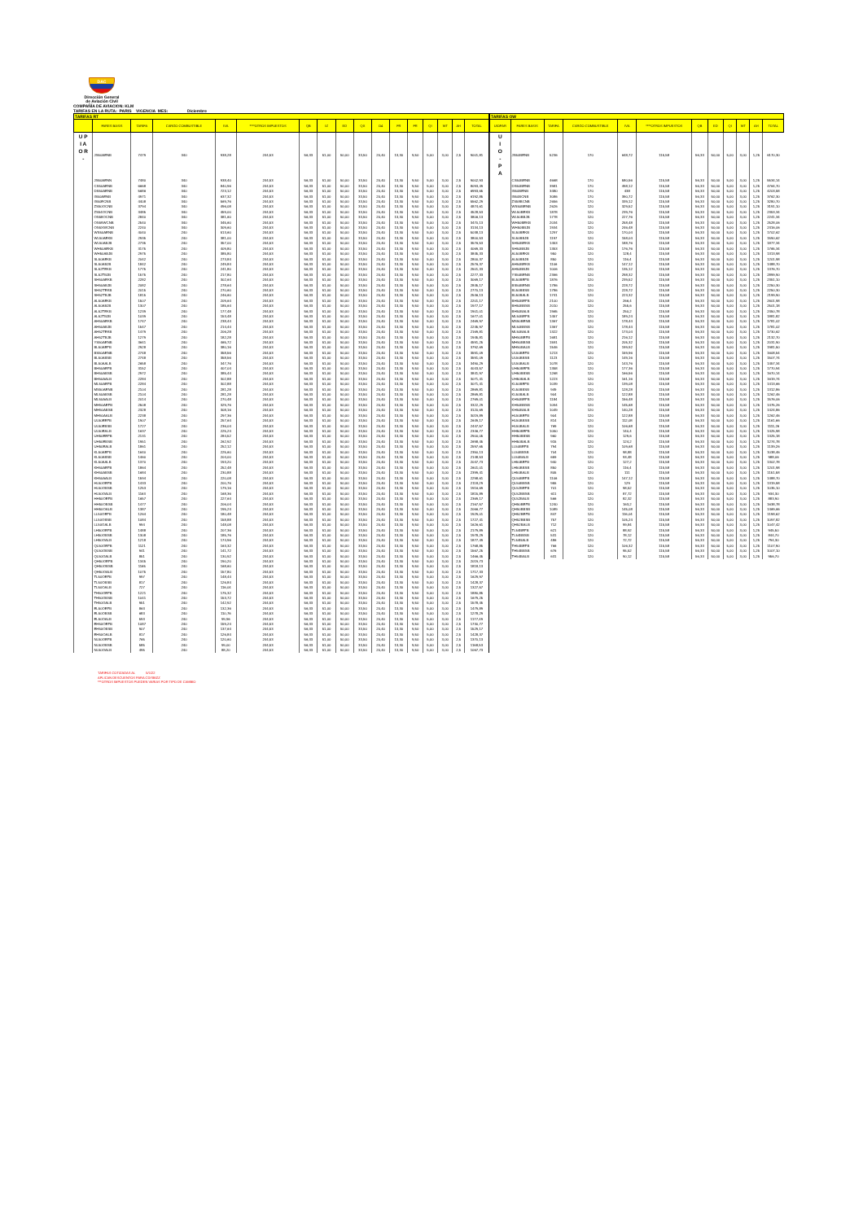DAC
Dirección General
de Aviación Civil
COMPAÑÍA DE AVIACION: KLM
TARIFAS EN LA RUTA: PARIS VIGENCIA MES: Diciembre
| TARIFAS RT | | | | | | | | | | | | | | | | |
| --- | --- | --- | --- | --- | --- | --- | --- | --- | --- | --- | --- | --- | --- | --- | --- | --- |
| | FARES BASIS | TARIFA | CARGO COMBUSTIBLE | IVA | ****OTROS IMPUESTOS | QB | IZ | ED | QX | O4 | FR | FR | QI | WT | AH | TOTAL |
| U P I A O R - | JS50AENB | 7479 | 340 | 938,28 | 244,53 | 56,33 | 51,00 | 50,00 | 33,50 | 20,40 | 13,30 | 9,50 | 5,00 | 3,00 | 2,5 | 9001,81 |
| | JS50AENN | 7480 | 340 | 938,40 | 244,53 | 56,33 | 51,00 | 50,00 | 33,50 | 20,40 | 13,30 | 9,50 | 5,00 | 3,00 | 2,5 | 9002,93 |
| | CS50AENB | 6668 | 340 | 840,96 | 244,53 | 56,33 | 51,00 | 50,00 | 33,50 | 20,40 | 13,30 | 9,50 | 5,00 | 3,00 | 2,5 | 8093,49 |
| | DS50AENB | 5686 | 340 | 723,12 | 244,53 | 56,33 | 51,00 | 50,00 | 33,50 | 20,40 | 13,30 | 9,50 | 5,00 | 3,00 | 2,5 | 6993,65 |
| | IS50AENB | 4971 | 340 | 637,32 | 244,53 | 56,33 | 51,00 | 50,00 | 33,50 | 20,40 | 13,30 | 9,50 | 5,00 | 3,00 | 2,5 | 6192,85 |
| | IS50ECNB | 4408 | 340 | 569,76 | 244,53 | 56,33 | 51,00 | 50,00 | 33,50 | 20,40 | 13,30 | 9,50 | 5,00 | 3,00 | 2,5 | 5562,29 |
| | ZS50OCNB | 3794 | 340 | 496,08 | 244,53 | 56,33 | 51,00 | 50,00 | 33,50 | 20,40 | 13,30 | 9,50 | 5,00 | 3,00 | 2,5 | 4874,61 |
| | ZS54OCNB | 3485 | 340 | 459,00 | 244,53 | 56,33 | 51,00 | 50,00 | 33,50 | 20,40 | 13,30 | 9,50 | 5,00 | 3,00 | 2,5 | 4528,53 |
| | OS58OCNB | 2840 | 340 | 381,60 | 244,53 | 56,33 | 51,00 | 50,00 | 33,50 | 20,40 | 13,30 | 9,50 | 5,00 | 3,00 | 2,5 | 3806,13 |
| | OS59WCNB | 2540 | 340 | 345,60 | 244,53 | 56,33 | 51,00 | 50,00 | 33,50 | 20,40 | 13,30 | 9,50 | 5,00 | 3,00 | 2,5 | 3470,13 |
| | OS5XWCNB | 2240 | 340 | 309,60 | 244,53 | 56,33 | 51,00 | 50,00 | 33,50 | 20,40 | 13,30 | 9,50 | 5,00 | 3,00 | 2,5 | 3134,13 |
| | WS50AENB | 4040 | 240 | 513,60 | 244,53 | 56,33 | 51,00 | 50,00 | 33,50 | 20,40 | 13,30 | 9,50 | 5,00 | 3,00 | 2,5 | 5038,13 |
| | WL50AEKB | 2935 | 240 | 381,00 | 244,53 | 56,33 | 51,00 | 50,00 | 33,50 | 20,40 | 13,30 | 9,50 | 5,00 | 3,00 | 2,5 | 3800,53 |
| | WL50ABJB | 2735 | 240 | 357,00 | 244,53 | 56,33 | 51,00 | 50,00 | 33,50 | 20,40 | 13,30 | 9,50 | 5,00 | 3,00 | 2,5 | 3576,53 |
| | WH50AEKB | 3175 | 240 | 409,80 | 244,53 | 56,33 | 51,00 | 50,00 | 33,50 | 20,40 | 13,30 | 9,50 | 5,00 | 3,00 | 2,5 | 4069,33 |
| | WH50ABJB | 2975 | 240 | 385,80 | 244,53 | 56,33 | 51,00 | 50,00 | 33,50 | 20,40 | 13,30 | 9,50 | 5,00 | 3,00 | 2,5 | 3845,33 |
| | SL50AEKB | 2042 | 240 | 273,84 | 244,53 | 56,33 | 51,00 | 50,00 | 33,50 | 20,40 | 13,30 | 9,50 | 5,00 | 3,00 | 2,5 | 2800,37 |
| | SL50ABJB | 1842 | 240 | 249,84 | 244,53 | 56,33 | 51,00 | 50,00 | 33,50 | 20,40 | 13,30 | 9,50 | 5,00 | 3,00 | 2,5 | 2576,37 |
| | SL52TEKB | 1775 | 240 | 241,80 | 244,53 | 56,33 | 51,00 | 50,00 | 33,50 | 20,40 | 13,30 | 9,50 | 5,00 | 3,00 | 2,5 | 2501,33 |
| | SL52TBJB | 1575 | 240 | 217,80 | 244,53 | 56,33 | 51,00 | 50,00 | 33,50 | 20,40 | 13,30 | 9,50 | 5,00 | 3,00 | 2,5 | 2277,33 |
| | SH50AEKB | 2282 | 240 | 302,64 | 244,53 | 56,33 | 51,00 | 50,00 | 33,50 | 20,40 | 13,30 | 9,50 | 5,00 | 3,00 | 2,5 | 3069,17 |
| | SH50ABJB | 2082 | 240 | 278,64 | 244,53 | 56,33 | 51,00 | 50,00 | 33,50 | 20,40 | 13,30 | 9,50 | 5,00 | 3,00 | 2,5 | 2845,17 |
| | SH52TEKB | 2015 | 240 | 270,60 | 244,53 | 56,33 | 51,00 | 50,00 | 33,50 | 20,40 | 13,30 | 9,50 | 5,00 | 3,00 | 2,5 | 2770,13 |
| | SH52TBJB | 1815 | 240 | 246,60 | 244,53 | 56,33 | 51,00 | 50,00 | 33,50 | 20,40 | 13,30 | 9,50 | 5,00 | 3,00 | 2,5 | 2546,13 |
| | AL50AEKB | 1507 | 240 | 209,64 | 244,53 | 56,33 | 51,00 | 50,00 | 33,50 | 20,40 | 13,30 | 9,50 | 5,00 | 3,00 | 2,5 | 2201,17 |
| | AL50ABJB | 1307 | 240 | 185,64 | 244,53 | 56,33 | 51,00 | 50,00 | 33,50 | 20,40 | 13,30 | 9,50 | 5,00 | 3,00 | 2,5 | 1977,17 |
| | AL52TEKB | 1239 | 240 | 177,48 | 244,53 | 56,33 | 51,00 | 50,00 | 33,50 | 20,40 | 13,30 | 9,50 | 5,00 | 3,00 | 2,5 | 1901,01 |
| | AL52TBJB | 1039 | 240 | 153,48 | 244,53 | 56,33 | 51,00 | 50,00 | 33,50 | 20,40 | 13,30 | 9,50 | 5,00 | 3,00 | 2,5 | 1677,01 |
| | AH50AEKB | 1747 | 240 | 238,44 | 244,53 | 56,33 | 51,00 | 50,00 | 33,50 | 20,40 | 13,30 | 9,50 | 5,00 | 3,00 | 2,5 | 2469,97 |
| | AH50ABJB | 1547 | 240 | 214,44 | 244,53 | 56,33 | 51,00 | 50,00 | 33,50 | 20,40 | 13,30 | 9,50 | 5,00 | 3,00 | 2,5 | 2245,97 |
| | AH52TEKB | 1479 | 240 | 206,28 | 244,53 | 56,33 | 51,00 | 50,00 | 33,50 | 20,40 | 13,30 | 9,50 | 5,00 | 3,00 | 2,5 | 2169,81 |
| | AH52TBJB | 1279 | 240 | 182,28 | 244,53 | 56,33 | 51,00 | 50,00 | 33,50 | 20,40 | 13,30 | 9,50 | 5,00 | 3,00 | 2,5 | 1945,81 |
| | YS50AENB | 3641 | 240 | 465,72 | 244,53 | 56,33 | 51,00 | 50,00 | 33,50 | 20,40 | 13,30 | 9,50 | 5,00 | 3,00 | 2,5 | 4591,25 |
| | BL50AEFB | 2928 | 240 | 380,16 | 244,53 | 56,33 | 51,00 | 50,00 | 33,50 | 20,40 | 13,30 | 9,50 | 5,00 | 3,00 | 2,5 | 3792,69 |
| | BS50AENB | 2748 | 240 | 358,56 | 244,53 | 56,33 | 51,00 | 50,00 | 33,50 | 20,40 | 13,30 | 9,50 | 5,00 | 3,00 | 2,5 | 3591,09 |
| | BL50ABSB | 2748 | 240 | 358,56 | 244,53 | 56,33 | 51,00 | 50,00 | 33,50 | 20,40 | 13,30 | 9,50 | 5,00 | 3,00 | 2,5 | 3591,09 |
| | BL50AALB | 2658 | 240 | 347,76 | 244,53 | 56,33 | 51,00 | 50,00 | 33,50 | 20,40 | 13,30 | 9,50 | 5,00 | 3,00 | 2,5 | 3490,29 |
| | BH50AEFB | 3152 | 240 | 407,04 | 244,53 | 56,33 | 51,00 | 50,00 | 33,50 | 20,40 | 13,30 | 9,50 | 5,00 | 3,00 | 2,5 | 4043,57 |
| | BH50ABSB | 2972 | 240 | 385,44 | 244,53 | 56,33 | 51,00 | 50,00 | 33,50 | 20,40 | 13,30 | 9,50 | 5,00 | 3,00 | 2,5 | 3841,97 |
| | BH50AALB | 2284 | 240 | 302,88 | 244,53 | 56,33 | 51,00 | 50,00 | 33,50 | 20,40 | 13,30 | 9,50 | 5,00 | 3,00 | 2,5 | 3071,41 |
| | ML50AEFB | 2284 | 240 | 302,88 | 244,53 | 56,33 | 51,00 | 50,00 | 33,50 | 20,40 | 13,30 | 9,50 | 5,00 | 3,00 | 2,5 | 3071,41 |
| | MS50AENB | 2104 | 240 | 281,28 | 244,53 | 56,33 | 51,00 | 50,00 | 33,50 | 20,40 | 13,30 | 9,50 | 5,00 | 3,00 | 2,5 | 2869,81 |
| | ML50ABSB | 2104 | 240 | 281,28 | 244,53 | 56,33 | 51,00 | 50,00 | 33,50 | 20,40 | 13,30 | 9,50 | 5,00 | 3,00 | 2,5 | 2869,81 |
| | ML50AALB | 2014 | 240 | 270,48 | 244,53 | 56,33 | 51,00 | 50,00 | 33,50 | 20,40 | 13,30 | 9,50 | 5,00 | 3,00 | 2,5 | 2769,01 |
| | MH50AEFB | 2508 | 240 | 329,76 | 244,53 | 56,33 | 51,00 | 50,00 | 33,50 | 20,40 | 13,30 | 9,50 | 5,00 | 3,00 | 2,5 | 3322,29 |
| | MH50ABSB | 2328 | 240 | 308,16 | 244,53 | 56,33 | 51,00 | 50,00 | 33,50 | 20,40 | 13,30 | 9,50 | 5,00 | 3,00 | 2,5 | 3120,69 |
| | MH50AALB | 2238 | 240 | 297,36 | 244,53 | 56,33 | 51,00 | 50,00 | 33,50 | 20,40 | 13,30 | 9,50 | 5,00 | 3,00 | 2,5 | 3019,89 |
| | UL50EEFB | 1907 | 240 | 257,64 | 244,53 | 56,33 | 51,00 | 50,00 | 33,50 | 20,40 | 13,30 | 9,50 | 5,00 | 3,00 | 2,5 | 2649,17 |
| | UL50EBSB | 1727 | 240 | 236,04 | 244,53 | 56,33 | 51,00 | 50,00 | 33,50 | 20,40 | 13,30 | 9,50 | 5,00 | 3,00 | 2,5 | 2447,57 |
| | UL50EALB | 1637 | 240 | 225,24 | 244,53 | 56,33 | 51,00 | 50,00 | 33,50 | 20,40 | 13,30 | 9,50 | 5,00 | 3,00 | 2,5 | 2346,77 |
| | UH50EEFB | 2131 | 240 | 284,52 | 244,53 | 56,33 | 51,00 | 50,00 | 33,50 | 20,40 | 13,30 | 9,50 | 5,00 | 3,00 | 2,5 | 2900,05 |
| | UH50EBSB | 1951 | 240 | 262,92 | 244,53 | 56,33 | 51,00 | 50,00 | 33,50 | 20,40 | 13,30 | 9,50 | 5,00 | 3,00 | 2,5 | 2698,45 |
| | UH50EALB | 1861 | 240 | 252,12 | 244,53 | 56,33 | 51,00 | 50,00 | 33,50 | 20,40 | 13,30 | 9,50 | 5,00 | 3,00 | 2,5 | 2597,65 |
| | KL50AEFB | 1640 | 240 | 225,60 | 244,53 | 56,33 | 51,00 | 50,00 | 33,50 | 20,40 | 13,30 | 9,50 | 5,00 | 3,00 | 2,5 | 2350,13 |
| | KL50ABSB | 1460 | 240 | 204,00 | 244,53 | 56,33 | 51,00 | 50,00 | 33,50 | 20,40 | 13,30 | 9,50 | 5,00 | 3,00 | 2,5 | 2148,53 |
| | KL50AALB | 1370 | 240 | 193,20 | 244,53 | 56,33 | 51,00 | 50,00 | 33,50 | 20,40 | 13,30 | 9,50 | 5,00 | 3,00 | 2,5 | 2047,73 |
| | KH50AEFB | 1864 | 240 | 252,48 | 244,53 | 56,33 | 51,00 | 50,00 | 33,50 | 20,40 | 13,30 | 9,50 | 5,00 | 3,00 | 2,5 | 2601,01 |
| | KH50ABSB | 1684 | 240 | 230,88 | 244,53 | 56,33 | 51,00 | 50,00 | 33,50 | 20,40 | 13,30 | 9,50 | 5,00 | 3,00 | 2,5 | 2399,41 |
| | KH50AALB | 1594 | 240 | 220,08 | 244,53 | 56,33 | 51,00 | 50,00 | 33,50 | 20,40 | 13,30 | 9,50 | 5,00 | 3,00 | 2,5 | 2298,61 |
| | HL50OEFB | 1433 | 240 | 200,76 | 244,53 | 56,33 | 51,00 | 50,00 | 33,50 | 20,40 | 13,30 | 9,50 | 5,00 | 3,00 | 2,5 | 2118,29 |
| | HL50OBSB | 1253 | 240 | 179,16 | 244,53 | 56,33 | 51,00 | 50,00 | 33,50 | 20,40 | 13,30 | 9,50 | 5,00 | 3,00 | 2,5 | 1916,69 |
| | HL50OALB | 1163 | 240 | 168,36 | 244,53 | 56,33 | 51,00 | 50,00 | 33,50 | 20,40 | 13,30 | 9,50 | 5,00 | 3,00 | 2,5 | 1815,89 |
| | HH50OEFB | 1657 | 240 | 227,64 | 244,53 | 56,33 | 51,00 | 50,00 | 33,50 | 20,40 | 13,30 | 9,50 | 5,00 | 3,00 | 2,5 | 2369,17 |
| | HH50OBSB | 1477 | 240 | 206,04 | 244,53 | 56,33 | 51,00 | 50,00 | 33,50 | 20,40 | 13,30 | 9,50 | 5,00 | 3,00 | 2,5 | 2167,57 |
| | HH50OALB | 1387 | 240 | 195,24 | 244,53 | 56,33 | 51,00 | 50,00 | 33,50 | 20,40 | 13,30 | 9,50 | 5,00 | 3,00 | 2,5 | 2066,77 |
| | LL50OEFB | 1264 | 240 | 180,48 | 244,53 | 56,33 | 51,00 | 50,00 | 33,50 | 20,40 | 13,30 | 9,50 | 5,00 | 3,00 | 2,5 | 1929,01 |
| | LL50OBSB | 1084 | 240 | 158,88 | 244,53 | 56,33 | 51,00 | 50,00 | 33,50 | 20,40 | 13,30 | 9,50 | 5,00 | 3,00 | 2,5 | 1727,41 |
| | LL50OALB | 994 | 240 | 148,08 | 244,53 | 56,33 | 51,00 | 50,00 | 33,50 | 20,40 | 13,30 | 9,50 | 5,00 | 3,00 | 2,5 | 1626,61 |
| | LH50OEFB | 1488 | 240 | 207,36 | 244,53 | 56,33 | 51,00 | 50,00 | 33,50 | 20,40 | 13,30 | 9,50 | 5,00 | 3,00 | 2,5 | 2179,89 |
| | LH50OBSB | 1308 | 240 | 185,76 | 244,53 | 56,33 | 51,00 | 50,00 | 33,50 | 20,40 | 13,30 | 9,50 | 5,00 | 3,00 | 2,5 | 1978,29 |
| | LH50OALB | 1218 | 240 | 174,96 | 244,53 | 56,33 | 51,00 | 50,00 | 33,50 | 20,40 | 13,30 | 9,50 | 5,00 | 3,00 | 2,5 | 1877,49 |
| | QL50OEFB | 1121 | 240 | 163,32 | 244,53 | 56,33 | 51,00 | 50,00 | 33,50 | 20,40 | 13,30 | 9,50 | 5,00 | 3,00 | 2,5 | 1768,85 |
| | QL50OBSB | 941 | 240 | 141,72 | 244,53 | 56,33 | 51,00 | 50,00 | 33,50 | 20,40 | 13,30 | 9,50 | 5,00 | 3,00 | 2,5 | 1567,25 |
| | QL50OALB | 851 | 240 | 130,92 | 244,53 | 56,33 | 51,00 | 50,00 | 33,50 | 20,40 | 13,30 | 9,50 | 5,00 | 3,00 | 2,5 | 1466,45 |
| | QH50OEFB | 1345 | 240 | 190,20 | 244,53 | 56,33 | 51,00 | 50,00 | 33,50 | 20,40 | 13,30 | 9,50 | 5,00 | 3,00 | 2,5 | 2019,73 |
| | QH50OBSB | 1165 | 240 | 168,60 | 244,53 | 56,33 | 51,00 | 50,00 | 33,50 | 20,40 | 13,30 | 9,50 | 5,00 | 3,00 | 2,5 | 1818,13 |
| | QH50OALB | 1075 | 240 | 157,80 | 244,53 | 56,33 | 51,00 | 50,00 | 33,50 | 20,40 | 13,30 | 9,50 | 5,00 | 3,00 | 2,5 | 1717,33 |
| | TL50OEFB | 997 | 240 | 148,44 | 244,53 | 56,33 | 51,00 | 50,00 | 33,50 | 20,40 | 13,30 | 9,50 | 5,00 | 3,00 | 2,5 | 1629,97 |
| | TL50OBSB | 817 | 240 | 126,84 | 244,53 | 56,33 | 51,00 | 50,00 | 33,50 | 20,40 | 13,30 | 9,50 | 5,00 | 3,00 | 2,5 | 1428,37 |
| | TL50OALB | 727 | 240 | 116,04 | 244,53 | 56,33 | 51,00 | 50,00 | 33,50 | 20,40 | 13,30 | 9,50 | 5,00 | 3,00 | 2,5 | 1327,57 |
| | TH50OEFB | 1221 | 240 | 175,32 | 244,53 | 56,33 | 51,00 | 50,00 | 33,50 | 20,40 | 13,30 | 9,50 | 5,00 | 3,00 | 2,5 | 1880,85 |
| | TH50OBSB | 1041 | 240 | 153,72 | 244,53 | 56,33 | 51,00 | 50,00 | 33,50 | 20,40 | 13,30 | 9,50 | 5,00 | 3,00 | 2,5 | 1679,25 |
| | TH50OALB | 951 | 240 | 142,92 | 244,53 | 56,33 | 51,00 | 50,00 | 33,50 | 20,40 | 13,30 | 9,50 | 5,00 | 3,00 | 2,5 | 1578,45 |
| | EL50OEFB | 863 | 240 | 132,36 | 244,53 | 56,33 | 51,00 | 50,00 | 33,50 | 20,40 | 13,30 | 9,50 | 5,00 | 3,00 | 2,5 | 1479,89 |
| | EL50OBSB | 683 | 240 | 110,76 | 244,53 | 56,33 | 51,00 | 50,00 | 33,50 | 20,40 | 13,30 | 9,50 | 5,00 | 3,00 | 2,5 | 1278,29 |
| | EL50OALB | 593 | 240 | 99,96 | 244,53 | 56,33 | 51,00 | 50,00 | 33,50 | 20,40 | 13,30 | 9,50 | 5,00 | 3,00 | 2,5 | 1177,49 |
| | EH50OEFB | 1087 | 240 | 159,24 | 244,53 | 56,33 | 51,00 | 50,00 | 33,50 | 20,40 | 13,30 | 9,50 | 5,00 | 3,00 | 2,5 | 1730,77 |
| | EH50OBSB | 907 | 240 | 137,64 | 244,53 | 56,33 | 51,00 | 50,00 | 33,50 | 20,40 | 13,30 | 9,50 | 5,00 | 3,00 | 2,5 | 1529,17 |
| | EH50OALB | 817 | 240 | 126,84 | 244,53 | 56,33 | 51,00 | 50,00 | 33,50 | 20,40 | 13,30 | 9,50 | 5,00 | 3,00 | 2,5 | 1428,37 |
| | NL50OEFB | 765 | 240 | 120,60 | 244,53 | 56,33 | 51,00 | 50,00 | 33,50 | 20,40 | 13,30 | 9,50 | 5,00 | 3,00 | 2,5 | 1370,13 |
| | NL50OBSB | 585 | 240 | 99,00 | 244,53 | 56,33 | 51,00 | 50,00 | 33,50 | 20,40 | 13,30 | 9,50 | 5,00 | 3,00 | 2,5 | 1168,53 |
| | NL50OALB | 495 | 240 | 88,20 | 244,53 | 56,33 | 51,00 | 50,00 | 33,50 | 20,40 | 13,30 | 9,50 | 5,00 | 3,00 | 2,5 | 1067,73 |
| TARIFAS OW | | | | | | | | | | | |
| --- | --- | --- | --- | --- | --- | --- | --- | --- | --- | --- | --- |
| UIOPAR | FARES BASIS | TARIFA | CARGO COMBUSTIBLE | IVA | ****OTROS IMPUESTOS | QB | ED | QI | WT | AH | TOTAL |
| U I O - P A | JS50BENB | 5236 | 170 | 648,72 | 115,58 | 56,33 | 50,00 | 5,00 | 3,00 | 1,25 | 6170,30 |
| | CS50BENB | 4668 | 170 | 580,56 | 115,58 | 56,33 | 50,00 | 5,00 | 3,00 | 1,25 | 5534,14 |
| | DS50BENB | 3981 | 170 | 498,12 | 115,58 | 56,33 | 50,00 | 5,00 | 3,00 | 1,25 | 4764,70 |
| | IS50BENB | 3480 | 170 | 438 | 115,58 | 56,33 | 50,00 | 5,00 | 3,00 | 1,25 | 4203,58 |
| | IS50BCNB | 3086 | 170 | 390,72 | 115,58 | 56,33 | 50,00 | 5,00 | 3,00 | 1,25 | 3762,30 |
| | ZS58BCNB | 2656 | 170 | 339,12 | 115,58 | 56,33 | 50,00 | 5,00 | 3,00 | 1,25 | 3280,70 |
| | WS50BENB | 2626 | 120 | 329,52 | 115,58 | 56,33 | 50,00 | 5,00 | 3,00 | 1,25 | 3191,10 |
| | WL50BEKB | 1878 | 120 | 239,76 | 115,58 | 56,33 | 50,00 | 5,00 | 3,00 | 1,25 | 2353,34 |
| | WL50BBJB | 1778 | 120 | 227,76 | 115,58 | 56,33 | 50,00 | 5,00 | 3,00 | 1,25 | 2241,34 |
| | WH50BEKB | 2034 | 120 | 258,48 | 115,58 | 56,33 | 50,00 | 5,00 | 3,00 | 1,25 | 2528,06 |
| | WH50BBJB | 1934 | 120 | 246,48 | 115,58 | 56,33 | 50,00 | 5,00 | 3,00 | 1,25 | 2416,06 |
| | SL50BEKB | 1297 | 120 | 170,04 | 115,58 | 56,33 | 50,00 | 5,00 | 3,00 | 1,25 | 1702,62 |
| | SL50BBJB | 1197 | 120 | 158,04 | 115,58 | 56,33 | 50,00 | 5,00 | 3,00 | 1,25 | 1590,62 |
| | SH50BEKB | 1453 | 120 | 188,76 | 115,58 | 56,33 | 50,00 | 5,00 | 3,00 | 1,25 | 1877,34 |
| | SH50BBJB | 1353 | 120 | 176,76 | 115,58 | 56,33 | 50,00 | 5,00 | 3,00 | 1,25 | 1765,34 |
| | AL50BEKB | 950 | 120 | 128,4 | 115,58 | 56,33 | 50,00 | 5,00 | 3,00 | 1,25 | 1313,98 |
| | AL50BBJB | 850 | 120 | 116,4 | 115,58 | 56,33 | 50,00 | 5,00 | 3,00 | 1,25 | 1201,98 |
| | AH50BEKB | 1106 | 120 | 147,12 | 115,58 | 56,33 | 50,00 | 5,00 | 3,00 | 1,25 | 1488,70 |
| | AH50BBJB | 1006 | 120 | 135,12 | 115,58 | 56,33 | 50,00 | 5,00 | 3,00 | 1,25 | 1376,70 |
| | YS50BENB | 2366 | 120 | 298,32 | 115,58 | 56,33 | 50,00 | 5,00 | 3,00 | 1,25 | 2899,90 |
| | BL50BEFB | 1876 | 120 | 239,52 | 115,58 | 56,33 | 50,00 | 5,00 | 3,00 | 1,25 | 2351,10 |
| | BS50BENB | 1786 | 120 | 228,72 | 115,58 | 56,33 | 50,00 | 5,00 | 3,00 | 1,25 | 2250,30 |
| | BL50BBSB | 1786 | 120 | 228,72 | 115,58 | 56,33 | 50,00 | 5,00 | 3,00 | 1,25 | 2250,30 |
| | BL50BALB | 1741 | 120 | 223,32 | 115,58 | 56,33 | 50,00 | 5,00 | 3,00 | 1,25 | 2199,90 |
| | BH50BEFB | 2100 | 120 | 266,4 | 115,58 | 56,33 | 50,00 | 5,00 | 3,00 | 1,25 | 2601,98 |
| | BH50BBSB | 2010 | 120 | 255,6 | 115,58 | 56,33 | 50,00 | 5,00 | 3,00 | 1,25 | 2501,18 |
| | BH50BALB | 1965 | 120 | 250,2 | 115,58 | 56,33 | 50,00 | 5,00 | 3,00 | 1,25 | 2450,78 |
| | ML50BEFB | 1457 | 120 | 189,24 | 115,58 | 56,33 | 50,00 | 5,00 | 3,00 | 1,25 | 1881,82 |
| | MS50BENB | 1367 | 120 | 178,44 | 115,58 | 56,33 | 50,00 | 5,00 | 3,00 | 1,25 | 1781,02 |
| | ML50BBSB | 1367 | 120 | 178,44 | 115,58 | 56,33 | 50,00 | 5,00 | 3,00 | 1,25 | 1781,02 |
| | ML50BALB | 1322 | 120 | 173,04 | 115,58 | 56,33 | 50,00 | 5,00 | 3,00 | 1,25 | 1730,62 |
| | MH50BEFB | 1681 | 120 | 216,12 | 115,58 | 56,33 | 50,00 | 5,00 | 3,00 | 1,25 | 2132,70 |
| | MH50BBSB | 1591 | 120 | 205,32 | 115,58 | 56,33 | 50,00 | 5,00 | 3,00 | 1,25 | 2031,90 |
| | MH50BALB | 1546 | 120 | 199,92 | 115,58 | 56,33 | 50,00 | 5,00 | 3,00 | 1,25 | 1981,50 |
| | UL50BEFB | 1213 | 120 | 159,96 | 115,58 | 56,33 | 50,00 | 5,00 | 3,00 | 1,25 | 1608,54 |
| | UL50BBSB | 1123 | 120 | 149,16 | 115,58 | 56,33 | 50,00 | 5,00 | 3,00 | 1,25 | 1507,74 |
| | UL50BALB | 1078 | 120 | 143,76 | 115,58 | 56,33 | 50,00 | 5,00 | 3,00 | 1,25 | 1457,34 |
| | UH50BEFB | 1358 | 120 | 177,36 | 115,58 | 56,33 | 50,00 | 5,00 | 3,00 | 1,25 | 1770,94 |
| | UH50BBSB | 1268 | 120 | 166,56 | 115,58 | 56,33 | 50,00 | 5,00 | 3,00 | 1,25 | 1670,14 |
| | UH50BALB | 1223 | 120 | 161,16 | 115,58 | 56,33 | 50,00 | 5,00 | 3,00 | 1,25 | 1619,74 |
| | KL50BEFB | 1039 | 120 | 139,08 | 115,58 | 56,33 | 50,00 | 5,00 | 3,00 | 1,25 | 1413,66 |
| | KL50BBSB | 949 | 120 | 128,28 | 115,58 | 56,33 | 50,00 | 5,00 | 3,00 | 1,25 | 1312,86 |
| | KL50BALB | 904 | 120 | 122,88 | 115,58 | 56,33 | 50,00 | 5,00 | 3,00 | 1,25 | 1262,46 |
| | KH50BEFB | 1184 | 120 | 156,48 | 115,58 | 56,33 | 50,00 | 5,00 | 3,00 | 1,25 | 1576,06 |
| | KH50BBSB | 1094 | 120 | 145,68 | 115,58 | 56,33 | 50,00 | 5,00 | 3,00 | 1,25 | 1475,26 |
| | KH50BALB | 1049 | 120 | 140,28 | 115,58 | 56,33 | 50,00 | 5,00 | 3,00 | 1,25 | 1424,86 |
| | HL50BEFB | 904 | 120 | 122,88 | 115,58 | 56,33 | 50,00 | 5,00 | 3,00 | 1,25 | 1262,46 |
| | HL50BBSB | 814 | 120 | 112,08 | 115,58 | 56,33 | 50,00 | 5,00 | 3,00 | 1,25 | 1161,66 |
| | HL50BALB | 769 | 120 | 106,68 | 115,58 | 56,33 | 50,00 | 5,00 | 3,00 | 1,25 | 1111,26 |
| | HH50BEFB | 1050 | 120 | 140,4 | 115,58 | 56,33 | 50,00 | 5,00 | 3,00 | 1,25 | 1425,98 |
| | HH50BBSB | 960 | 120 | 129,6 | 115,58 | 56,33 | 50,00 | 5,00 | 3,00 | 1,25 | 1325,18 |
| | HH50BALB | 915 | 120 | 124,2 | 115,58 | 56,33 | 50,00 | 5,00 | 3,00 | 1,25 | 1274,78 |
| | LL50BEFB | 794 | 120 | 109,68 | 115,58 | 56,33 | 50,00 | 5,00 | 3,00 | 1,25 | 1139,26 |
| | LL50BBSB | 704 | 120 | 98,88 | 115,58 | 56,33 | 50,00 | 5,00 | 3,00 | 1,25 | 1038,46 |
| | LL50BALB | 659 | 120 | 93,48 | 115,58 | 56,33 | 50,00 | 5,00 | 3,00 | 1,25 | 988,06 |
| | LH50BEFB | 940 | 120 | 127,2 | 115,58 | 56,33 | 50,00 | 5,00 | 3,00 | 1,25 | 1302,78 |
| | LH50BBSB | 850 | 120 | 116,4 | 115,58 | 56,33 | 50,00 | 5,00 | 3,00 | 1,25 | 1201,98 |
| | LH50BALB | 805 | 120 | 111 | 115,58 | 56,33 | 50,00 | 5,00 | 3,00 | 1,25 | 1151,58 |
| | QL50BEFB | 1106 | 120 | 147,12 | 115,58 | 56,33 | 50,00 | 5,00 | 3,00 | 1,25 | 1488,70 |
| | QL50BBSB | 955 | 120 | 129 | 115,58 | 56,33 | 50,00 | 5,00 | 3,00 | 1,25 | 1319,58 |
| | QL52BEFB | 701 | 120 | 98,52 | 115,58 | 56,33 | 50,00 | 5,00 | 3,00 | 1,25 | 1035,10 |
| | QL52BBSB | 611 | 120 | 87,72 | 115,58 | 56,33 | 50,00 | 5,00 | 3,00 | 1,25 | 934,30 |
| | QL52BALB | 566 | 120 | 82,32 | 115,58 | 56,33 | 50,00 | 5,00 | 3,00 | 1,25 | 883,90 |
| | QH50BEFB | 1240 | 120 | 163,2 | 115,58 | 56,33 | 50,00 | 5,00 | 3,00 | 1,25 | 1638,78 |
| | QH50BBSB | 1089 | 120 | 145,08 | 115,58 | 56,33 | 50,00 | 5,00 | 3,00 | 1,25 | 1469,66 |
| | QH52BEFB | 847 | 120 | 116,04 | 115,58 | 56,33 | 50,00 | 5,00 | 3,00 | 1,25 | 1198,62 |
| | QH52BBSB | 757 | 120 | 105,24 | 115,58 | 56,33 | 50,00 | 5,00 | 3,00 | 1,25 | 1097,82 |
| | QH52BALB | 712 | 120 | 99,84 | 115,58 | 56,33 | 50,00 | 5,00 | 3,00 | 1,25 | 1047,42 |
| | TL54BEFB | 621 | 120 | 88,92 | 115,58 | 56,33 | 50,00 | 5,00 | 3,00 | 1,25 | 945,50 |
| | TL54BBSB | 531 | 120 | 78,12 | 115,58 | 56,33 | 50,00 | 5,00 | 3,00 | 1,25 | 844,70 |
| | TL54BALB | 486 | 120 | 72,72 | 115,58 | 56,33 | 50,00 | 5,00 | 3,00 | 1,25 | 794,30 |
| | TH54BEFB | 766 | 120 | 106,32 | 115,58 | 56,33 | 50,00 | 5,00 | 3,00 | 1,25 | 1107,90 |
| | TH54BBSB | 676 | 120 | 95,52 | 115,58 | 56,33 | 50,00 | 5,00 | 3,00 | 1,25 | 1007,10 |
| | TH54BALB | 631 | 120 | 90,12 | 115,58 | 56,33 | 50,00 | 5,00 | 3,00 | 1,25 | 956,70 |
TARIFAS COTIZADAS AL 5/1/22
APLICAN DESCUENTOS PARA CD/SB/ZZ
***OTROS IMPUESTOS PUEDEN VARIAS POR TIPO DE CAMBIO